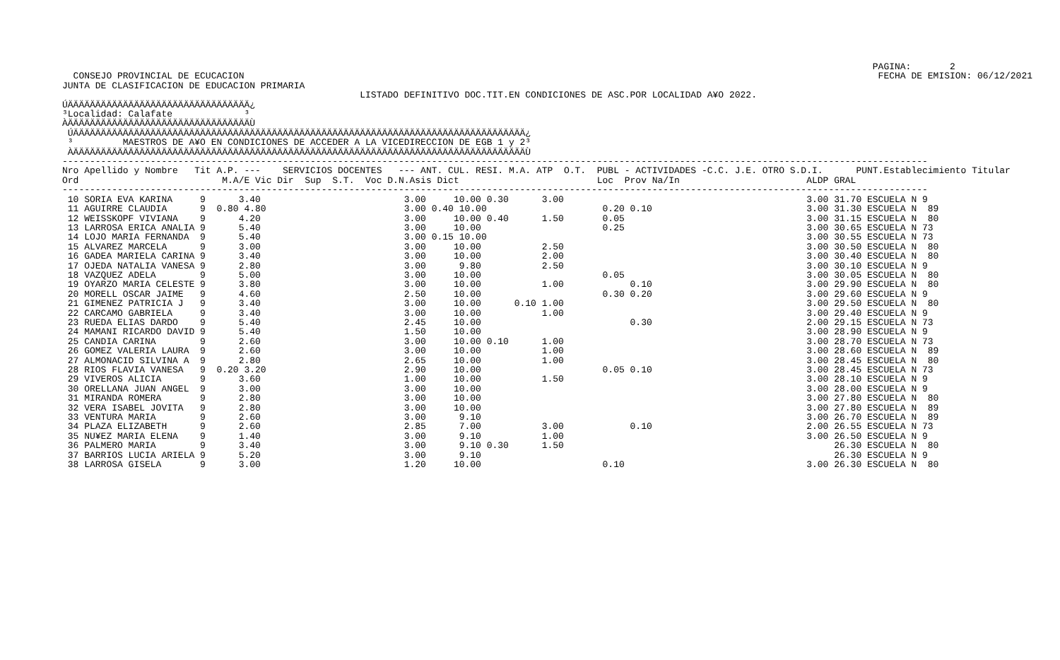PAGINA:       2
  CONSEJO PROVINCIAL DE ECUCACION                                                                                                                   FECHA DE EMISION: 06/12/2021
JUNTA DE CLASIFICACION DE EDUCACION PRIMARIA
                                                      LISTADO DEFINITIVO DOC.TIT.EN CONDICIONES DE ASC.POR LOCALIDAD A¥O 2022.
ÚÄÄÄÄÄÄÄÄÄÄÄÄÄÄÄÄÄÄÄÄÄÄÄÄÄÄÄÄÄÄÄÄÄ¿
³Localidad: Calafate             ³
ÀÄÄÄÄÄÄÄÄÄÄÄÄÄÄÄÄÄÄÄÄÄÄÄÄÄÄÄÄÄÄÄÄÄÙ
 ÚÄÄÄÄÄÄÄÄÄÄÄÄÄÄÄÄÄÄÄÄÄÄÄÄÄÄÄÄÄÄÄÄÄÄÄÄÄÄÄÄÄÄÄÄÄÄÄÄÄÄÄÄÄÄÄÄÄÄÄÄÄÄÄÄÄÄÄÄÄÄÄÄÄÄÄÄÄÄÄÄÄÄ¿
 ³         MAESTROS DE A¥O EN CONDICIONES DE ACCEDER A LA VICEDIRECCION DE EGB 1 y 2³
 ÀÄÄÄÄÄÄÄÄÄÄÄÄÄÄÄÄÄÄÄÄÄÄÄÄÄÄÄÄÄÄÄÄÄÄÄÄÄÄÄÄÄÄÄÄÄÄÄÄÄÄÄÄÄÄÄÄÄÄÄÄÄÄÄÄÄÄÄÄÄÄÄÄÄÄÄÄÄÄÄÄÄÄÙ
-------------------------------------------------------------------------------------------------------------------------------------------------------------
Nro Apellido y Nombre   Tit A.P. ---    SERVICIOS DOCENTES   --- ANT. CUL. RESI. M.A. ATP  O.T.  PUBL - ACTIVIDADES -C.C. J.E. OTRO S.D.I.      PUNT.Establecimiento Titular
Ord                          M.A/E Vic Dir  Sup  S.T.  Voc D.N.Asis Dict                         Loc  Prov Na/In                       ALDP GRAL
-------------------------------------------------------------------------------------------------------------------------------------------------------------
 10 SORIA EVA KARINA     9      3.40                          3.00     10.00 0.30      3.00                                            3.00 31.70 ESCUELA N 9
 11 AGUIRRE CLAUDIA      9  0.80 4.80                         3.00 0.40 10.00                     0.20 0.10                            3.00 31.30 ESCUELA N  89
 12 WEISSKOPF VIVIANA    9      4.20                          3.00     10.00 0.40      1.50       0.05                                 3.00 31.15 ESCUELA N  80
 13 LARROSA ERICA ANALIA 9      5.40                          3.00     10.00                      0.25                                 3.00 30.65 ESCUELA N 73
 14 LOJO MARIA FERNANDA  9      5.40                          3.00 0.15 10.00                                                          3.00 30.55 ESCUELA N 73
 15 ALVAREZ MARCELA      9      3.00                          3.00     10.00           2.50                                            3.00 30.50 ESCUELA N  80
 16 GADEA MARIELA CARINA 9      3.40                          3.00     10.00           2.00                                            3.00 30.40 ESCUELA N  80
 17 OJEDA NATALIA VANESA 9      2.80                          3.00      9.80           2.50                                            3.00 30.10 ESCUELA N 9
 18 VAZQUEZ ADELA        9      5.00                          3.00     10.00                      0.05                                 3.00 30.05 ESCUELA N  80
 19 OYARZO MARIA CELESTE 9      3.80                          3.00     10.00           1.00            0.10                            3.00 29.90 ESCUELA N  80
 20 MORELL OSCAR JAIME   9      4.60                          2.50     10.00                      0.30 0.20                            3.00 29.60 ESCUELA N 9
 21 GIMENEZ PATRICIA J   9      3.40                          3.00     10.00      0.10 1.00                                            3.00 29.50 ESCUELA N  80
 22 CARCAMO GABRIELA     9      3.40                          3.00     10.00           1.00                                            3.00 29.40 ESCUELA N 9
 23 RUEDA ELIAS DARDO    9      5.40                          2.45     10.00                           0.30                            2.00 29.15 ESCUELA N 73
 24 MAMANI RICARDO DAVID 9      5.40                          1.50     10.00                                                           3.00 28.90 ESCUELA N 9
 25 CANDIA CARINA        9      2.60                          3.00     10.00 0.10      1.00                                            3.00 28.70 ESCUELA N 73
 26 GOMEZ VALERIA LAURA  9      2.60                          3.00     10.00           1.00                                            3.00 28.60 ESCUELA N  89
 27 ALMONACID SILVINA A  9      2.80                          2.65     10.00           1.00                                            3.00 28.45 ESCUELA N  80
 28 RIOS FLAVIA VANESA   9  0.20 3.20                         2.90     10.00                      0.05 0.10                            3.00 28.45 ESCUELA N 73
 29 VIVEROS ALICIA       9      3.60                          1.00     10.00           1.50                                            3.00 28.10 ESCUELA N 9
 30 ORELLANA JUAN ANGEL  9      3.00                          3.00     10.00                                                           3.00 28.00 ESCUELA N 9
 31 MIRANDA ROMERA       9      2.80                          3.00     10.00                                                           3.00 27.80 ESCUELA N  80
 32 VERA ISABEL JOVITA   9      2.80                          3.00     10.00                                                           3.00 27.80 ESCUELA N  89
 33 VENTURA MARIA        9      2.60                          3.00      9.10                                                           3.00 26.70 ESCUELA N  89
 34 PLAZA ELIZABETH      9      2.60                          2.85      7.00           3.00            0.10                            2.00 26.55 ESCUELA N 73
 35 NU¥EZ MARIA ELENA    9      1.40                          3.00      9.10           1.00                                            3.00 26.50 ESCUELA N 9
 36 PALMERO MARIA        9      3.40                          3.00      9.10 0.30      1.50                                                 26.30 ESCUELA N  80
 37 BARRIOS LUCIA ARIELA 9      5.20                          3.00      9.10                                                                26.30 ESCUELA N 9
 38 LARROSA GISELA       9      3.00                          1.20     10.00                      0.10                                 3.00 26.30 ESCUELA N  80